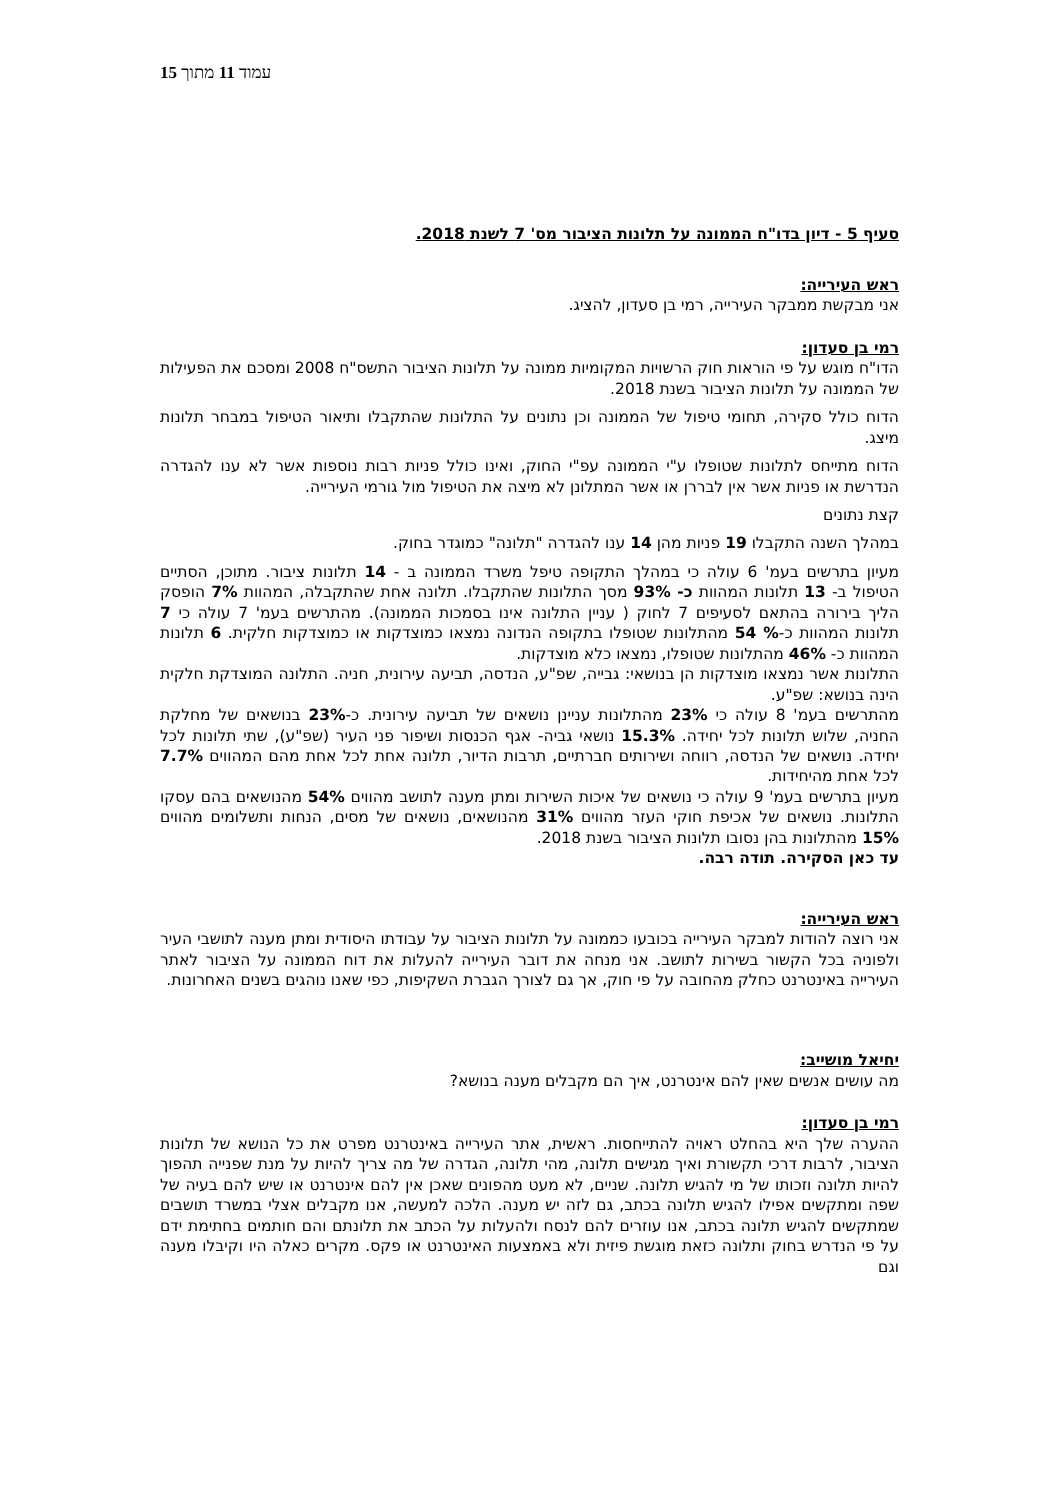עמוד 11 מתוך 15
סעיף 5 - דיון בדו"ח הממונה על תלונות הציבור מס' 7 לשנת 2018.
ראש העירייה:
אני מבקשת ממבקר העירייה, רמי בן סעדון, להציג.
רמי בן סעדון:
הדו"ח מוגש על פי הוראות חוק הרשויות המקומיות ממונה על תלונות הציבור התשס"ח 2008 ומסכם את הפעילות של הממונה על תלונות הציבור בשנת 2018.
הדוח כולל סקירה, תחומי טיפול של הממונה וכן נתונים על התלונות שהתקבלו ותיאור הטיפול במבחר תלונות מיצג.
הדוח מתייחס לתלונות שטופלו ע"י הממונה עפ"י החוק, ואינו כולל פניות רבות נוספות אשר לא ענו להגדרה הנדרשת או פניות אשר אין לבררן או אשר המתלונן לא מיצה את הטיפול מול גורמי העירייה.
קצת נתונים
במהלך השנה התקבלו 19 פניות מהן 14 ענו להגדרה "תלונה" כמוגדר בחוק.
מעיון בתרשים בעמ' 6 עולה כי במהלך התקופה טיפל משרד הממונה ב - 14 תלונות ציבור. מתוכן, הסתיים הטיפול ב- 13 תלונות המהוות כ- 93% מסך התלונות שהתקבלו. תלונה אחת שהתקבלה, המהוות 7% הופסק הליך בירורה בהתאם לסעיפים 7 לחוק ( עניין התלונה אינו בסמכות הממונה). מהתרשים בעמ' 7 עולה כי 7 תלונות המהוות כ-% 54 מהתלונות שטופלו בתקופה הנדונה נמצאו כמוצדקות או כמוצדקות חלקית. 6 תלונות המהוות כ- 46% מהתלונות שטופלו, נמצאו כלא מוצדקות.
התלונות אשר נמצאו מוצדקות הן בנושאי: גבייה, שפ"ע, הנדסה, תביעה עירונית, חניה. התלונה המוצדקת חלקית הינה בנושא: שפ"ע.
מהתרשים בעמ' 8 עולה כי 23% מהתלונות עניינן נושאים של תביעה עירונית. כ-23% בנושאים של מחלקת החניה, שלוש תלונות לכל יחידה. 15.3% נושאי גביה- אגף הכנסות ושיפור פני העיר (שפ"ע), שתי תלונות לכל יחידה. נושאים של הנדסה, רווחה ושירותים חברתיים, תרבות הדיור, תלונה אחת לכל אחת מהם המהווים 7.7% לכל אחת מהיחידות.
מעיון בתרשים בעמ' 9 עולה כי נושאים של איכות השירות ומתן מענה לתושב מהווים 54% מהנושאים בהם עסקו התלונות. נושאים של אכיפת חוקי העזר מהווים 31% מהנושאים, נושאים של מסים, הנחות ותשלומים מהווים 15% מהתלונות בהן נסובו תלונות הציבור בשנת 2018.
עד כאן הסקירה. תודה רבה.
ראש העירייה:
אני רוצה להודות למבקר העירייה בכובעו כממונה על תלונות הציבור על עבודתו היסודית ומתן מענה לתושבי העיר ולפוניה בכל הקשור בשירות לתושב. אני מנחה את דובר העירייה להעלות את דוח הממונה על הציבור לאתר העירייה באינטרנט כחלק מהחובה על פי חוק, אך גם לצורך הגברת השקיפות, כפי שאנו נוהגים בשנים האחרונות.
יחיאל מושייב:
מה עושים אנשים שאין להם אינטרנט, איך הם מקבלים מענה בנושא?
רמי בן סעדון:
ההערה שלך היא בהחלט ראויה להתייחסות. ראשית, אתר העירייה באינטרנט מפרט את כל הנושא של תלונות הציבור, לרבות דרכי תקשורת ואיך מגישים תלונה, מהי תלונה, הגדרה של מה צריך להיות על מנת שפנייה תהפוך להיות תלונה וזכותו של מי להגיש תלונה. שניים, לא מעט מהפונים שאכן אין להם אינטרנט או שיש להם בעיה של שפה ומתקשים אפילו להגיש תלונה בכתב, גם לזה יש מענה. הלכה למעשה, אנו מקבלים אצלי במשרד תושבים שמתקשים להגיש תלונה בכתב, אנו עוזרים להם לנסח ולהעלות על הכתב את תלונתם והם חותמים בחתימת ידם על פי הנדרש בחוק ותלונה כזאת מוגשת פיזית ולא באמצעות האינטרנט או פקס. מקרים כאלה היו וקיבלו מענה וגם